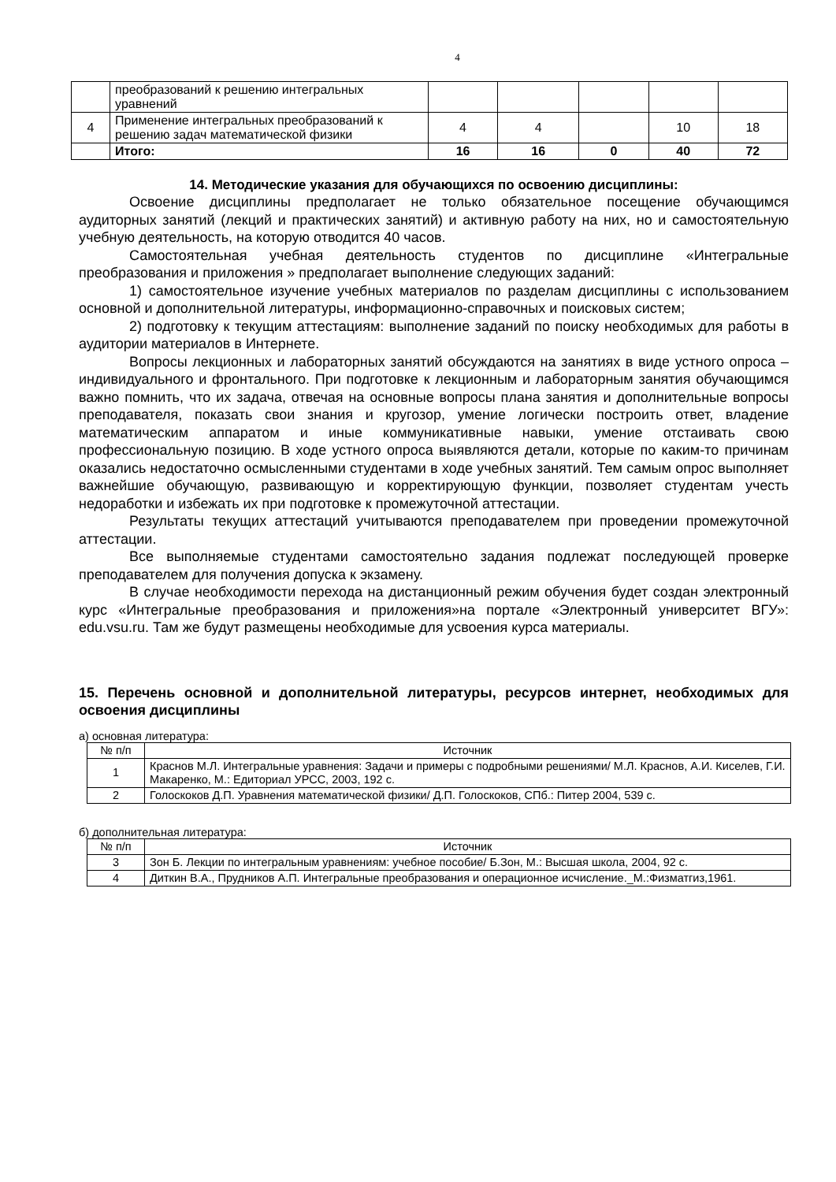4
| | преобразований к решению интегральных уравнений | | | | | |
| 4 | Применение интегральных преобразований к решению задач математической физики | 4 | 4 | | 10 | 18 |
| | Итого: | 16 | 16 | 0 | 40 | 72 |
14. Методические указания для обучающихся по освоению дисциплины:
Освоение дисциплины предполагает не только обязательное посещение обучающимся аудиторных занятий (лекций и практических занятий) и активную работу на них, но и самостоятельную учебную деятельность, на которую отводится 40 часов.
Самостоятельная учебная деятельность студентов по дисциплине «Интегральные преобразования и приложения » предполагает выполнение следующих заданий:
1) самостоятельное изучение учебных материалов по разделам дисциплины с использованием основной и дополнительной литературы, информационно-справочных и поисковых систем;
2) подготовку к текущим аттестациям: выполнение заданий по поиску необходимых для работы в аудитории материалов в Интернете.
Вопросы лекционных и лабораторных занятий обсуждаются на занятиях в виде устного опроса – индивидуального и фронтального. При подготовке к лекционным и лабораторным занятия обучающимся важно помнить, что их задача, отвечая на основные вопросы плана занятия и дополнительные вопросы преподавателя, показать свои знания и кругозор, умение логически построить ответ, владение математическим аппаратом и иные коммуникативные навыки, умение отстаивать свою профессиональную позицию. В ходе устного опроса выявляются детали, которые по каким-то причинам оказались недостаточно осмысленными студентами в ходе учебных занятий. Тем самым опрос выполняет важнейшие обучающую, развивающую и корректирующую функции, позволяет студентам учесть недоработки и избежать их при подготовке к промежуточной аттестации.
Результаты текущих аттестаций учитываются преподавателем при проведении промежуточной аттестации.
Все выполняемые студентами самостоятельно задания подлежат последующей проверке преподавателем для получения допуска к экзамену.
В случае необходимости перехода на дистанционный режим обучения будет создан электронный курс «Интегральные преобразования и приложения»на портале «Электронный университет ВГУ»: edu.vsu.ru. Там же будут размещены необходимые для усвоения курса материалы.
15. Перечень основной и дополнительной литературы, ресурсов интернет, необходимых для освоения дисциплины
а) основная литература:
| № п/п | Источник |
| --- | --- |
| 1 | Краснов М.Л. Интегральные уравнения: Задачи и примеры с подробными решениями/ М.Л. Краснов, А.И. Киселев, Г.И. Макаренко, М.: Едиториал УРСС, 2003, 192 с. |
| 2 | Голоскоков Д.П. Уравнения математической физики/ Д.П. Голоскоков, СПб.: Питер 2004, 539 с. |
б) дополнительная литература:
| № п/п | Источник |
| --- | --- |
| 3 | Зон Б. Лекции по интегральным уравнениям: учебное пособие/ Б.Зон, М.: Высшая школа, 2004, 92 с. |
| 4 | Диткин В.А., Прудников А.П. Интегральные преобразования и операционное исчисление._М.:Физматгиз,1961. |